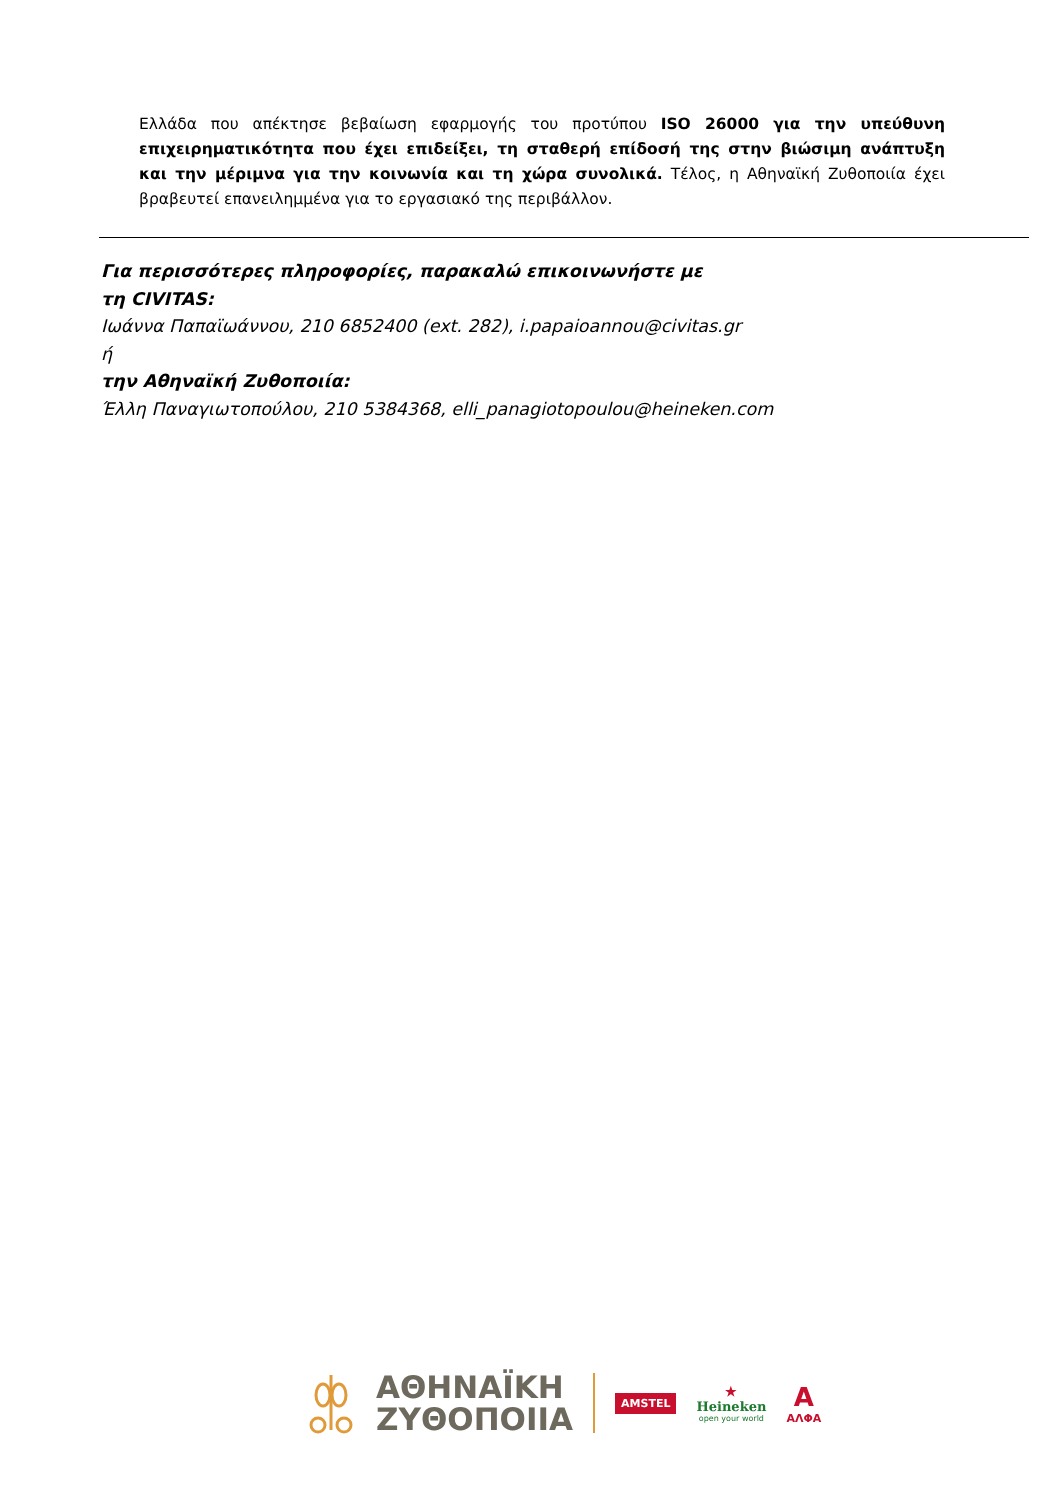Ελλάδα που απέκτησε βεβαίωση εφαρμογής του προτύπου ISO 26000 για την υπεύθυνη επιχειρηματικότητα που έχει επιδείξει, τη σταθερή επίδοσή της στην βιώσιμη ανάπτυξη και την μέριμνα για την κοινωνία και τη χώρα συνολικά. Τέλος, η Αθηναϊκή Ζυθοποιία έχει βραβευτεί επανειλημμένα για το εργασιακό της περιβάλλον.
Για περισσότερες πληροφορίες, παρακαλώ επικοινωνήστε με
τη CIVITAS:
Ιωάννα Παπαϊωάννου, 210 6852400 (ext. 282), i.papaioannou@civitas.gr
ή
την Αθηναϊκή Ζυθοποιία:
Έλλη Παναγιωτοπούλου, 210 5384368, elli_panagiotopoulou@heineken.com
ΑΘΗΝΑΪΚΗ
ΖΥΘΟΠΟΙΙΑ
AMSTEL
★
Heineken
open your world
Α
ΑΛΦΑ